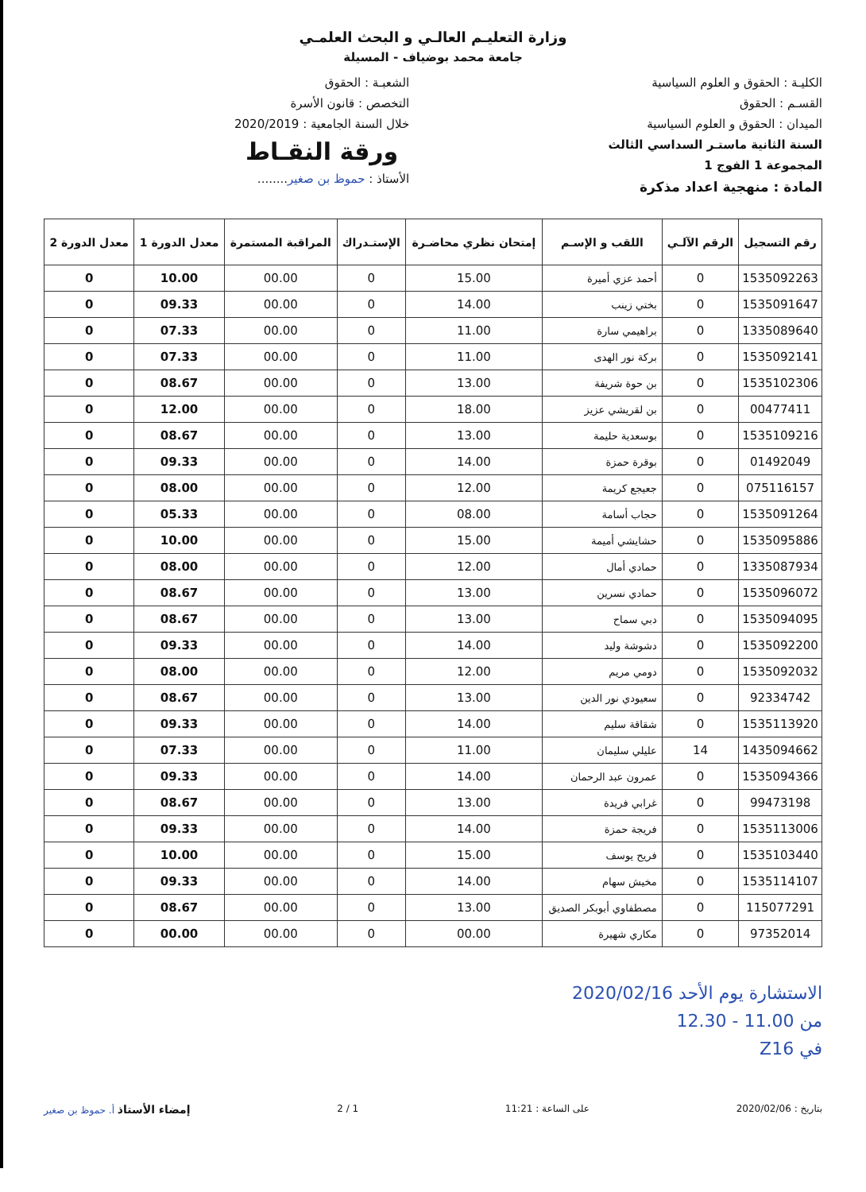وزارة التعليـم العالـي و البحث العلمـي
جامعة محمد بوضياف - المسيلة
الكليـة : الحقوق و العلوم السياسية
القسـم : الحقوق
الميدان : الحقوق و العلوم السياسية
السنة الثانية ماستـر السداسي الثالث
المجموعة 1 الفوج 1
المادة : منهجية اعداد مذكرة
الشعبـة : الحقوق
التخصص : قانون الأسرة
خلال السنة الجامعية : 2020/2019
ورقة النقـاط
الأستاذ : حموظ بن صغير........
| رقم التسجيل | الرقم الآلـي | اللقب و الإسـم | إمتحان نظري محاضـرة | الإستـدراك | المراقبة المستمرة | معدل الدورة 1 | معدل الدورة 2 |
| --- | --- | --- | --- | --- | --- | --- | --- |
| 1535092263 | 0 | أحمد عزي أميرة | 15.00 | 0 | 00.00 | 10.00 | 0 |
| 1535091647 | 0 | بختي زينب | 14.00 | 0 | 00.00 | 09.33 | 0 |
| 1335089640 | 0 | براهيمي سارة | 11.00 | 0 | 00.00 | 07.33 | 0 |
| 1535092141 | 0 | بركة نور الهدى | 11.00 | 0 | 00.00 | 07.33 | 0 |
| 1535102306 | 0 | بن حوة شريفة | 13.00 | 0 | 00.00 | 08.67 | 0 |
| 00477411 | 0 | بن لقريشي عزيز | 18.00 | 0 | 00.00 | 12.00 | 0 |
| 1535109216 | 0 | بوسعدية حليمة | 13.00 | 0 | 00.00 | 08.67 | 0 |
| 01492049 | 0 | بوقرة حمزة | 14.00 | 0 | 00.00 | 09.33 | 0 |
| 075116157 | 0 | جعيجع كريمة | 12.00 | 0 | 00.00 | 08.00 | 0 |
| 1535091264 | 0 | حجاب أسامة | 08.00 | 0 | 00.00 | 05.33 | 0 |
| 1535095886 | 0 | حشايشي أميمة | 15.00 | 0 | 00.00 | 10.00 | 0 |
| 1335087934 | 0 | حمادي أمال | 12.00 | 0 | 00.00 | 08.00 | 0 |
| 1535096072 | 0 | حمادي نسرين | 13.00 | 0 | 00.00 | 08.67 | 0 |
| 1535094095 | 0 | دبي سماح | 13.00 | 0 | 00.00 | 08.67 | 0 |
| 1535092200 | 0 | دشوشة وليد | 14.00 | 0 | 00.00 | 09.33 | 0 |
| 1535092032 | 0 | دومي مريم | 12.00 | 0 | 00.00 | 08.00 | 0 |
| 92334742 | 0 | سعيودي نور الدين | 13.00 | 0 | 00.00 | 08.67 | 0 |
| 1535113920 | 0 | شقاقة سليم | 14.00 | 0 | 00.00 | 09.33 | 0 |
| 1435094662 | 14 | عليلي سليمان | 11.00 | 0 | 00.00 | 07.33 | 0 |
| 1535094366 | 0 | عمرون عبد الرحمان | 14.00 | 0 | 00.00 | 09.33 | 0 |
| 99473198 | 0 | غرابي فريدة | 13.00 | 0 | 00.00 | 08.67 | 0 |
| 1535113006 | 0 | فريجة حمزة | 14.00 | 0 | 00.00 | 09.33 | 0 |
| 1535103440 | 0 | فريح يوسف | 15.00 | 0 | 00.00 | 10.00 | 0 |
| 1535114107 | 0 | مخيش سهام | 14.00 | 0 | 00.00 | 09.33 | 0 |
| 115077291 | 0 | مصطفاوي أبوبكر الصديق | 13.00 | 0 | 00.00 | 08.67 | 0 |
| 97352014 | 0 | مكاري شهيرة | 00.00 | 0 | 00.00 | 00.00 | 0 |
الاستشارة يوم الأحد 2020/02/16
من 11.00 - 12.30
في Z16
بتاريخ : 2020/02/06 على الساعة : 11:21 1 / 2 إمضاء الأستاذ أ. حموظ بن صغير